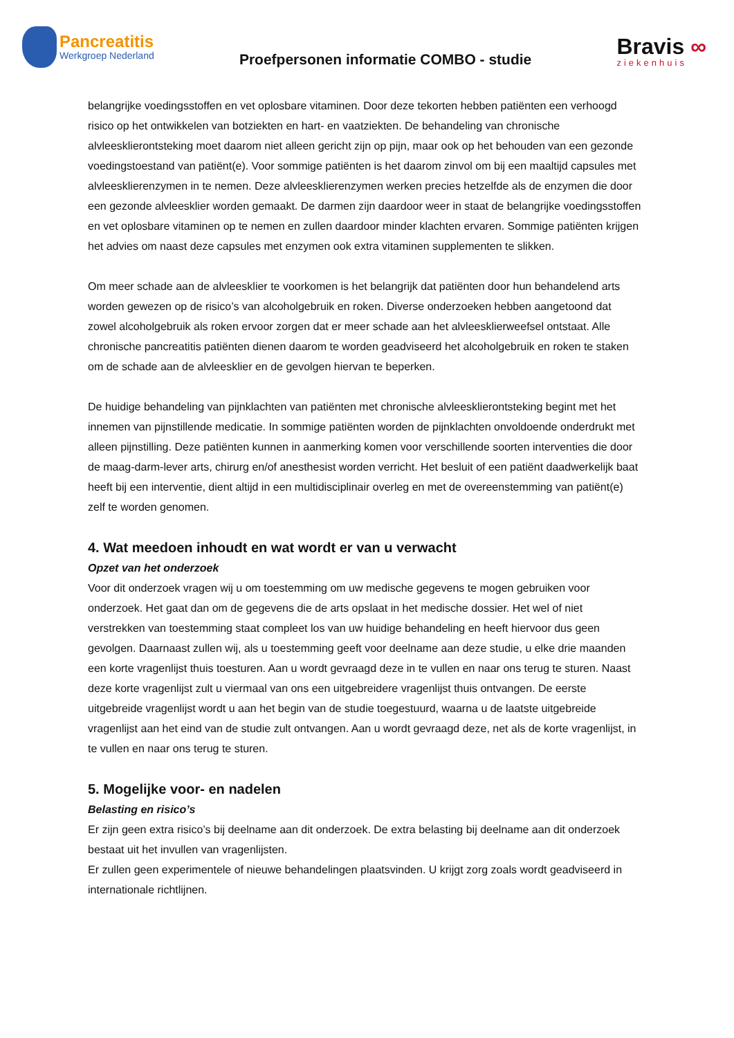Pancreatitis
Werkgroep Nederland
Proefpersonen informatie COMBO - studie
Bravis ∞
ziekenhuis
belangrijke voedingsstoffen en vet oplosbare vitaminen. Door deze tekorten hebben patiënten een verhoogd risico op het ontwikkelen van botziekten en hart- en vaatziekten. De behandeling van chronische alvleesklierontsteking moet daarom niet alleen gericht zijn op pijn, maar ook op het behouden van een gezonde voedingstoestand van patiënt(e). Voor sommige patiënten is het daarom zinvol om bij een maaltijd capsules met alvleesklierenzymen in te nemen. Deze alvleesklierenzymen werken precies hetzelfde als de enzymen die door een gezonde alvleesklier worden gemaakt. De darmen zijn daardoor weer in staat de belangrijke voedingsstoffen en vet oplosbare vitaminen op te nemen en zullen daardoor minder klachten ervaren. Sommige patiënten krijgen het advies om naast deze capsules met enzymen ook extra vitaminen supplementen te slikken.
Om meer schade aan de alvleesklier te voorkomen is het belangrijk dat patiënten door hun behandelend arts worden gewezen op de risico’s van alcoholgebruik en roken. Diverse onderzoeken hebben aangetoond dat zowel alcoholgebruik als roken ervoor zorgen dat er meer schade aan het alvleesklierweefsel ontstaat. Alle chronische pancreatitis patiënten dienen daarom te worden geadviseerd het alcoholgebruik en roken te staken om de schade aan de alvleesklier en de gevolgen hiervan te beperken.
De huidige behandeling van pijnklachten van patiënten met chronische alvleesklierontsteking begint met het innemen van pijnstillende medicatie. In sommige patiënten worden de pijnklachten onvoldoende onderdrukt met alleen pijnstilling. Deze patiënten kunnen in aanmerking komen voor verschillende soorten interventies die door de maag-darm-lever arts, chirurg en/of anesthesist worden verricht. Het besluit of een patiënt daadwerkelijk baat heeft bij een interventie, dient altijd in een multidisciplinair overleg en met de overeenstemming van patiënt(e) zelf te worden genomen.
4. Wat meedoen inhoudt en wat wordt er van u verwacht
Opzet van het onderzoek
Voor dit onderzoek vragen wij u om toestemming om uw medische gegevens te mogen gebruiken voor onderzoek. Het gaat dan om de gegevens die de arts opslaat in het medische dossier. Het wel of niet verstrekken van toestemming staat compleet los van uw huidige behandeling en heeft hiervoor dus geen gevolgen. Daarnaast zullen wij, als u toestemming geeft voor deelname aan deze studie, u elke drie maanden een korte vragenlijst thuis toesturen. Aan u wordt gevraagd deze in te vullen en naar ons terug te sturen. Naast deze korte vragenlijst zult u viermaal van ons een uitgebreidere vragenlijst thuis ontvangen. De eerste uitgebreide vragenlijst wordt u aan het begin van de studie toegestuurd, waarna u de laatste uitgebreide vragenlijst aan het eind van de studie zult ontvangen. Aan u wordt gevraagd deze, net als de korte vragenlijst, in te vullen en naar ons terug te sturen.
5. Mogelijke voor- en nadelen
Belasting en risico’s
Er zijn geen extra risico’s bij deelname aan dit onderzoek. De extra belasting bij deelname aan dit onderzoek bestaat uit het invullen van vragenlijsten.
Er zullen geen experimentele of nieuwe behandelingen plaatsvinden. U krijgt zorg zoals wordt geadviseerd in internationale richtlijnen.